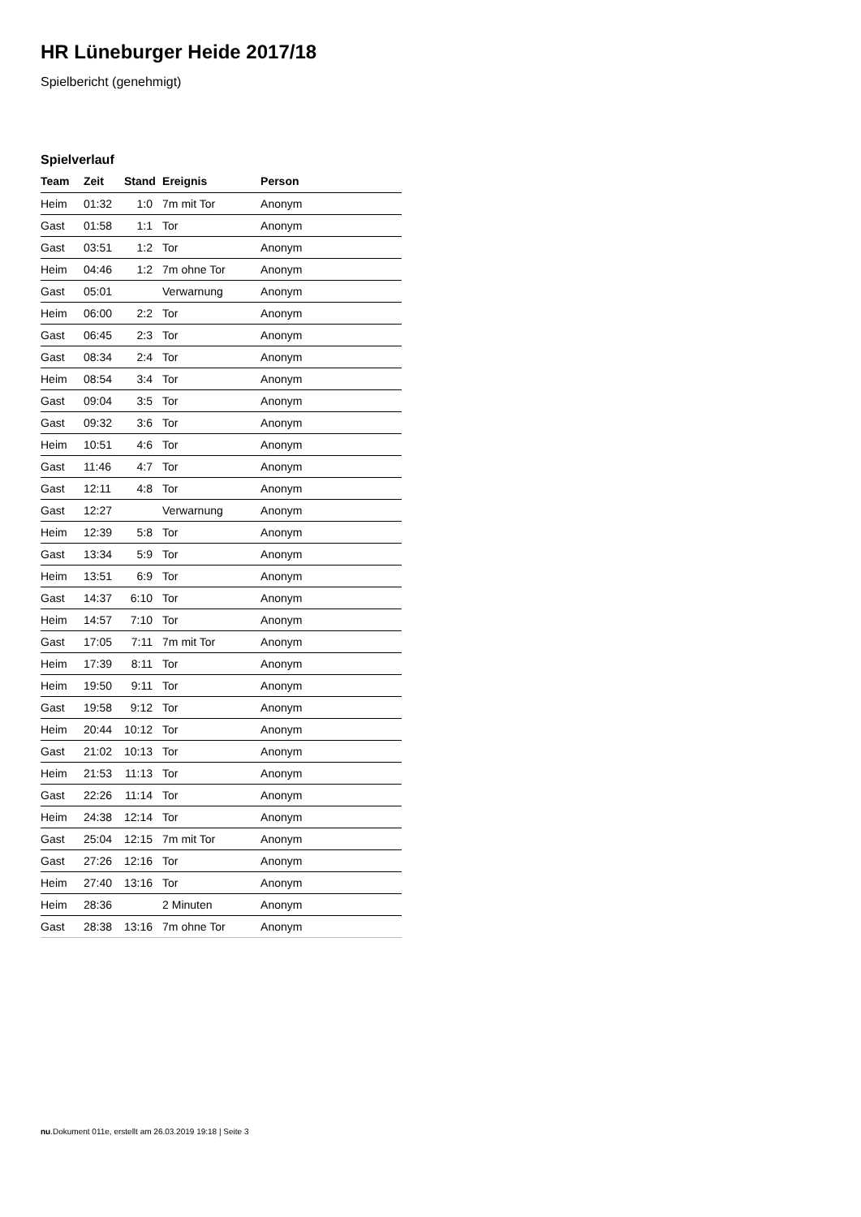HR Lüneburger Heide 2017/18
Spielbericht (genehmigt)
Spielverlauf
| Team | Zeit | Stand | Ereignis | Person |
| --- | --- | --- | --- | --- |
| Heim | 01:32 | 1:0 | 7m mit Tor | Anonym |
| Gast | 01:58 | 1:1 | Tor | Anonym |
| Gast | 03:51 | 1:2 | Tor | Anonym |
| Heim | 04:46 | 1:2 | 7m ohne Tor | Anonym |
| Gast | 05:01 | | Verwarnung | Anonym |
| Heim | 06:00 | 2:2 | Tor | Anonym |
| Gast | 06:45 | 2:3 | Tor | Anonym |
| Gast | 08:34 | 2:4 | Tor | Anonym |
| Heim | 08:54 | 3:4 | Tor | Anonym |
| Gast | 09:04 | 3:5 | Tor | Anonym |
| Gast | 09:32 | 3:6 | Tor | Anonym |
| Heim | 10:51 | 4:6 | Tor | Anonym |
| Gast | 11:46 | 4:7 | Tor | Anonym |
| Gast | 12:11 | 4:8 | Tor | Anonym |
| Gast | 12:27 | | Verwarnung | Anonym |
| Heim | 12:39 | 5:8 | Tor | Anonym |
| Gast | 13:34 | 5:9 | Tor | Anonym |
| Heim | 13:51 | 6:9 | Tor | Anonym |
| Gast | 14:37 | 6:10 | Tor | Anonym |
| Heim | 14:57 | 7:10 | Tor | Anonym |
| Gast | 17:05 | 7:11 | 7m mit Tor | Anonym |
| Heim | 17:39 | 8:11 | Tor | Anonym |
| Heim | 19:50 | 9:11 | Tor | Anonym |
| Gast | 19:58 | 9:12 | Tor | Anonym |
| Heim | 20:44 | 10:12 | Tor | Anonym |
| Gast | 21:02 | 10:13 | Tor | Anonym |
| Heim | 21:53 | 11:13 | Tor | Anonym |
| Gast | 22:26 | 11:14 | Tor | Anonym |
| Heim | 24:38 | 12:14 | Tor | Anonym |
| Gast | 25:04 | 12:15 | 7m mit Tor | Anonym |
| Gast | 27:26 | 12:16 | Tor | Anonym |
| Heim | 27:40 | 13:16 | Tor | Anonym |
| Heim | 28:36 | | 2 Minuten | Anonym |
| Gast | 28:38 | 13:16 | 7m ohne Tor | Anonym |
nu.Dokument 011e, erstellt am 26.03.2019 19:18 | Seite 3